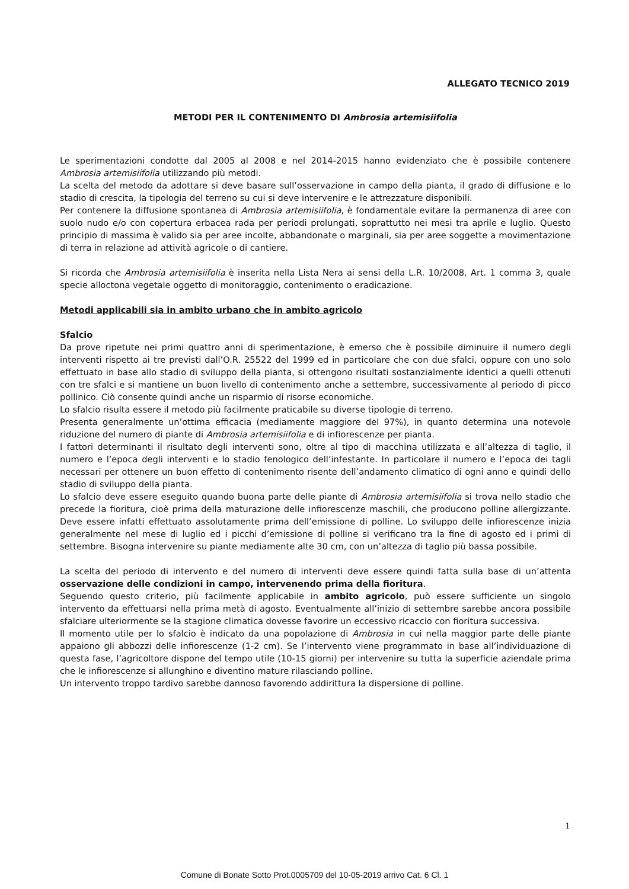ALLEGATO TECNICO 2019
METODI PER IL CONTENIMENTO DI Ambrosia artemisiifolia
Le sperimentazioni condotte dal 2005 al 2008 e nel 2014-2015 hanno evidenziato che è possibile contenere Ambrosia artemisiifolia utilizzando più metodi.
La scelta del metodo da adottare si deve basare sull’osservazione in campo della pianta, il grado di diffusione e lo stadio di crescita, la tipologia del terreno su cui si deve intervenire e le attrezzature disponibili.
Per contenere la diffusione spontanea di Ambrosia artemisiifolia, è fondamentale evitare la permanenza di aree con suolo nudo e/o con copertura erbacea rada per periodi prolungati, soprattutto nei mesi tra aprile e luglio. Questo principio di massima è valido sia per aree incolte, abbandonate o marginali, sia per aree soggette a movimentazione di terra in relazione ad attività agricole o di cantiere.
Si ricorda che Ambrosia artemisiifolia è inserita nella Lista Nera ai sensi della L.R. 10/2008, Art. 1 comma 3, quale specie alloctona vegetale oggetto di monitoraggio, contenimento o eradicazione.
Metodi applicabili sia in ambito urbano che in ambito agricolo
Sfalcio
Da prove ripetute nei primi quattro anni di sperimentazione, è emerso che è possibile diminuire il numero degli interventi rispetto ai tre previsti dall’O.R. 25522 del 1999 ed in particolare che con due sfalci, oppure con uno solo effettuato in base allo stadio di sviluppo della pianta, si ottengono risultati sostanzialmente identici a quelli ottenuti con tre sfalci e si mantiene un buon livello di contenimento anche a settembre, successivamente al periodo di picco pollinico. Ciò consente quindi anche un risparmio di risorse economiche.
Lo sfalcio risulta essere il metodo più facilmente praticabile su diverse tipologie di terreno.
Presenta generalmente un’ottima efficacia (mediamente maggiore del 97%), in quanto determina una notevole riduzione del numero di piante di Ambrosia artemisiifolia e di infiorescenze per pianta.
I fattori determinanti il risultato degli interventi sono, oltre al tipo di macchina utilizzata e all’altezza di taglio, il numero e l’epoca degli interventi e lo stadio fenologico dell’infestante. In particolare il numero e l’epoca dei tagli necessari per ottenere un buon effetto di contenimento risente dell’andamento climatico di ogni anno e quindi dello stadio di sviluppo della pianta.
Lo sfalcio deve essere eseguito quando buona parte delle piante di Ambrosia artemisiifolia si trova nello stadio che precede la fioritura, cioè prima della maturazione delle infiorescenze maschili, che producono polline allergizzante. Deve essere infatti effettuato assolutamente prima dell’emissione di polline. Lo sviluppo delle infiorescenze inizia generalmente nel mese di luglio ed i picchi d’emissione di polline si verificano tra la fine di agosto ed i primi di settembre. Bisogna intervenire su piante mediamente alte 30 cm, con un’altezza di taglio più bassa possibile.
La scelta del periodo di intervento e del numero di interventi deve essere quindi fatta sulla base di un’attenta osservazione delle condizioni in campo, intervenendo prima della fioritura.
Seguendo questo criterio, più facilmente applicabile in ambito agricolo, può essere sufficiente un singolo intervento da effettuarsi nella prima metà di agosto. Eventualmente all’inizio di settembre sarebbe ancora possibile sfalciare ulteriormente se la stagione climatica dovesse favorire un eccessivo ricaccio con fioritura successiva.
Il momento utile per lo sfalcio è indicato da una popolazione di Ambrosia in cui nella maggior parte delle piante appaiono gli abbozzi delle infiorescenze (1-2 cm). Se l’intervento viene programmato in base all’individuazione di questa fase, l’agricoltore dispone del tempo utile (10-15 giorni) per intervenire su tutta la superficie aziendale prima che le infiorescenze si allunghino e diventino mature rilasciando polline.
Un intervento troppo tardivo sarebbe dannoso favorendo addirittura la dispersione di polline.
1
Comune di Bonate Sotto Prot.0005709 del 10-05-2019 arrivo Cat. 6 Cl. 1